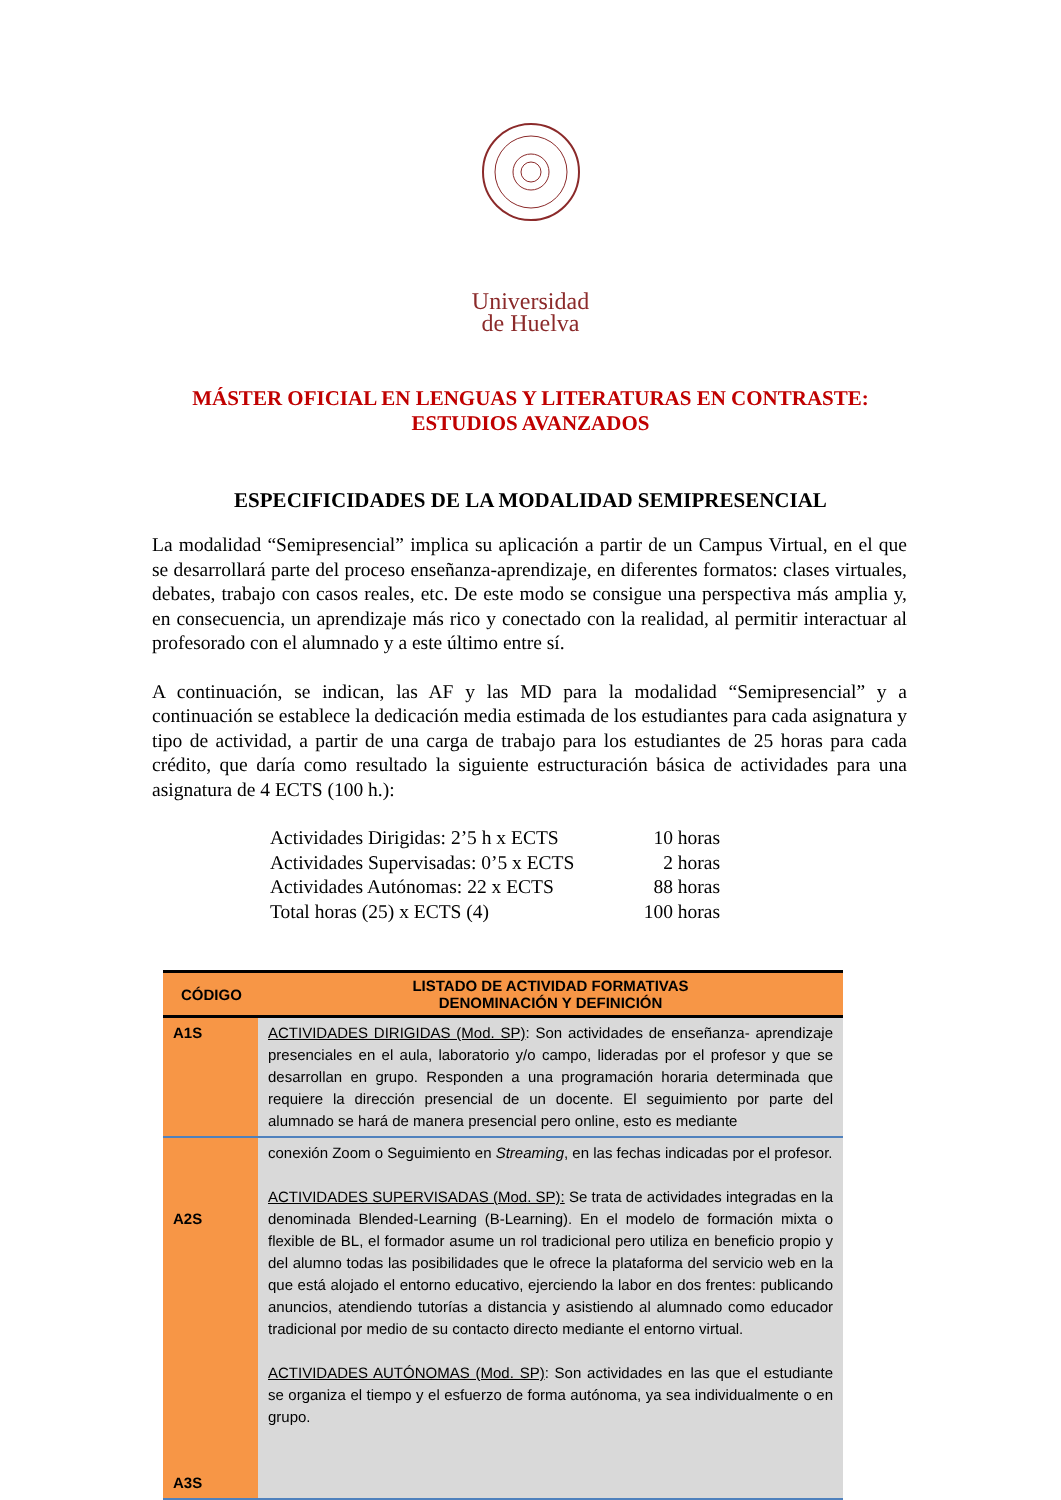Universidad
de Huelva
MÁSTER OFICIAL EN LENGUAS Y LITERATURAS EN CONTRASTE:
ESTUDIOS AVANZADOS
ESPECIFICIDADES DE LA MODALIDAD SEMIPRESENCIAL
La modalidad “Semipresencial” implica su aplicación a partir de un Campus Virtual, en el que se desarrollará parte del proceso enseñanza-aprendizaje, en diferentes formatos: clases virtuales, debates, trabajo con casos reales, etc. De este modo se consigue una perspectiva más amplia y, en consecuencia, un aprendizaje más rico y conectado con la realidad, al permitir interactuar al profesorado con el alumnado y a este último entre sí.
A continuación, se indican, las AF y las MD para la modalidad “Semipresencial” y a continuación se establece la dedicación media estimada de los estudiantes para cada asignatura y tipo de actividad, a partir de una carga de trabajo para los estudiantes de 25 horas para cada crédito, que daría como resultado la siguiente estructuración básica de actividades para una asignatura de 4 ECTS (100 h.):
Actividades Dirigidas: 2’5 h x ECTS 10 horas
Actividades Supervisadas: 0’5 x ECTS 2 horas
Actividades Autónomas: 22 x ECTS 88 horas
Total horas (25) x ECTS (4) 100 horas
| CÓDIGO | LISTADO DE ACTIVIDAD FORMATIVAS DENOMINACIÓN Y DEFINICIÓN |
| --- | --- |
| A1S | ACTIVIDADES DIRIGIDAS (Mod. SP) : Son actividades de enseñanza- aprendizaje presenciales en el aula, laboratorio y/o campo, lideradas por el profesor y que se desarrollan en grupo. Responden a una programación horaria determinada que requiere la dirección presencial de un docente. El seguimiento por parte del alumnado se hará de manera presencial pero online, esto es mediante |
| A2S A3S | conexión Zoom o Seguimiento en Streaming , en las fechas indicadas por el profesor. ACTIVIDADES SUPERVISADAS (Mod. SP): Se trata de actividades integradas en la denominada Blended-Learning (B-Learning). En el modelo de formación mixta o flexible de BL, el formador asume un rol tradicional pero utiliza en beneficio propio y del alumno todas las posibilidades que le ofrece la plataforma del servicio web en la que está alojado el entorno educativo, ejerciendo la labor en dos frentes: publicando anuncios, atendiendo tutorías a distancia y asistiendo al alumnado como educador tradicional por medio de su contacto directo mediante el entorno virtual. ACTIVIDADES AUTÓNOMAS (Mod. SP) : Son actividades en las que el estudiante se organiza el tiempo y el esfuerzo de forma autónoma, ya sea individualmente o en grupo. |